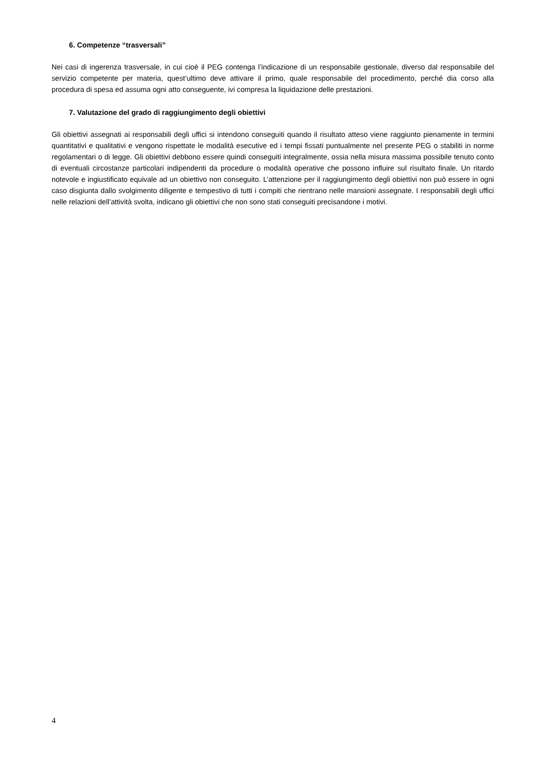6. Competenze “trasversali”
Nei casi di ingerenza trasversale, in cui cioè il PEG contenga l’indicazione di un responsabile gestionale, diverso dal responsabile del servizio competente per materia, quest’ultimo deve attivare il primo, quale responsabile del procedimento, perché dia corso alla procedura di spesa ed assuma ogni atto conseguente, ivi compresa la liquidazione delle prestazioni.
7. Valutazione del grado di raggiungimento degli obiettivi
Gli obiettivi assegnati ai responsabili degli uffici si intendono conseguiti quando il risultato atteso viene raggiunto pienamente in termini quantitativi e qualitativi e vengono rispettate le modalità esecutive ed i tempi fissati puntualmente nel presente PEG o stabiliti in norme regolamentari o di legge. Gli obiettivi debbono essere quindi conseguiti integralmente, ossia nella misura massima possibile tenuto conto di eventuali circostanze particolari indipendenti da procedure o modalità operative che possono influire sul risultato finale. Un ritardo notevole e ingiustificato equivale ad un obiettivo non conseguito. L’attenzione per il raggiungimento degli obiettivi non può essere in ogni caso disgiunta dallo svolgimento diligente e tempestivo di tutti i compiti che rientrano nelle mansioni assegnate. I responsabili degli uffici nelle relazioni dell’attività svolta, indicano gli obiettivi che non sono stati conseguiti precisandone i motivi.
4